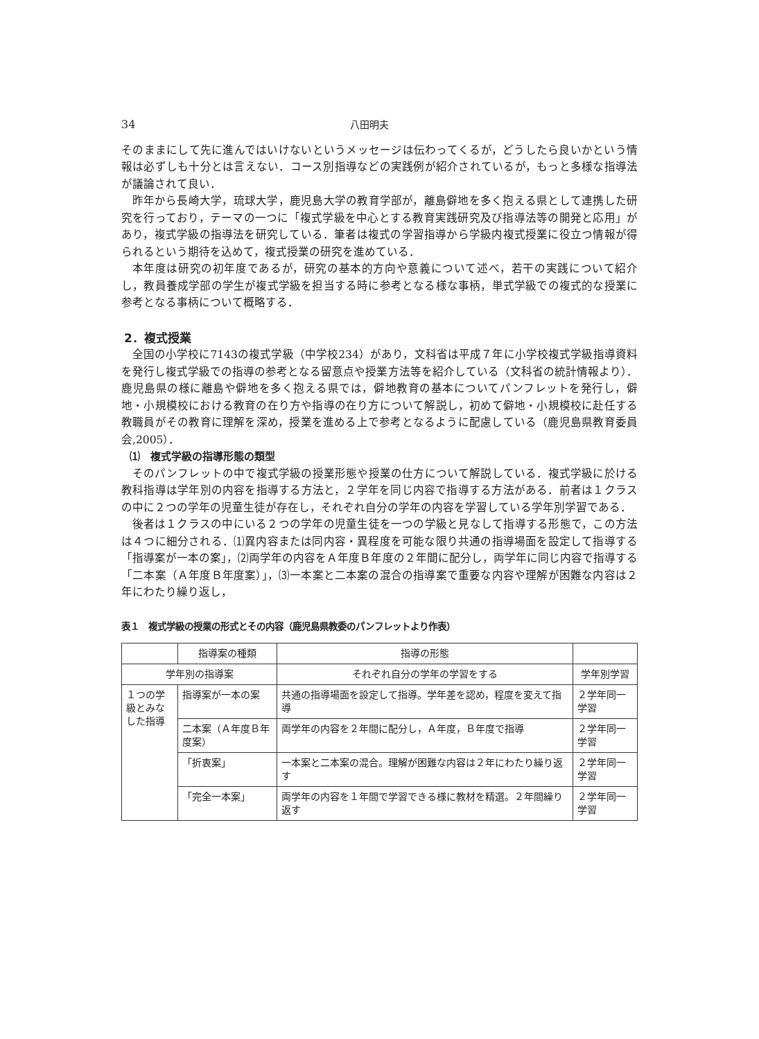34 八田明夫
そのままにして先に進んではいけないというメッセージは伝わってくるが，どうしたら良いかという情報は必ずしも十分とは言えない．コース別指導などの実践例が紹介されているが，もっと多様な指導法が議論されて良い．
昨年から長崎大学，琉球大学，鹿児島大学の教育学部が，離島僻地を多く抱える県として連携した研究を行っており，テーマの一つに「複式学級を中心とする教育実践研究及び指導法等の開発と応用」があり，複式学級の指導法を研究している．筆者は複式の学習指導から学級内複式授業に役立つ情報が得られるという期待を込めて，複式授業の研究を進めている．
本年度は研究の初年度であるが，研究の基本的方向や意義について述べ，若干の実践について紹介し，教員養成学部の学生が複式学級を担当する時に参考となる様な事柄，単式学級での複式的な授業に参考となる事柄について概略する．
2．複式授業
全国の小学校に7143の複式学級（中学校234）があり，文科省は平成７年に小学校複式学級指導資料を発行し複式学級での指導の参考となる留意点や授業方法等を紹介している（文科省の統計情報より）．鹿児島県の様に離島や僻地を多く抱える県では，僻地教育の基本についてパンフレットを発行し，僻地・小規模校における教育の在り方や指導の在り方について解説し，初めて僻地・小規模校に赴任する教職員がその教育に理解を深め，授業を進める上で参考となるように配慮している（鹿児島県教育委員会,2005）．
⑴　複式学級の指導形態の類型
そのパンフレットの中で複式学級の授業形態や授業の仕方について解説している．複式学級に於ける教科指導は学年別の内容を指導する方法と，２学年を同じ内容で指導する方法がある．前者は１クラスの中に２つの学年の児童生徒が存在し，それぞれ自分の学年の内容を学習している学年別学習である．
後者は１クラスの中にいる２つの学年の児童生徒を一つの学級と見なして指導する形態で，この方法は４つに細分される．⑴異内容または同内容・異程度を可能な限り共通の指導場面を設定して指導する「指導案が一本の案」，⑵両学年の内容をＡ年度Ｂ年度の２年間に配分し，両学年に同じ内容で指導する「二本案（Ａ年度Ｂ年度案）」，⑶一本案と二本案の混合の指導案で重要な内容や理解が困難な内容は２年にわたり繰り返し，
表１　複式学級の授業の形式とその内容（鹿児島県教委のパンフレットより作表）
| | 指導案の種類 | 指導の形態 | |
| --- | --- | --- | --- |
| 学年別の指導案 | | それぞれ自分の学年の学習をする | 学年別学習 |
| １つの学級とみなした指導 | 指導案が一本の案 | 共通の指導場面を設定して指導。学年差を認め，程度を変えて指導 | ２学年同一学習 |
| | 二本案（Ａ年度Ｂ年度案） | 両学年の内容を２年間に配分し，Ａ年度，Ｂ年度で指導 | ２学年同一学習 |
| | 「折衷案」 | 一本案と二本案の混合。理解が困難な内容は２年にわたり繰り返す | ２学年同一学習 |
| | 「完全一本案」 | 両学年の内容を１年間で学習できる様に教材を精選。２年間繰り返す | ２学年同一学習 |